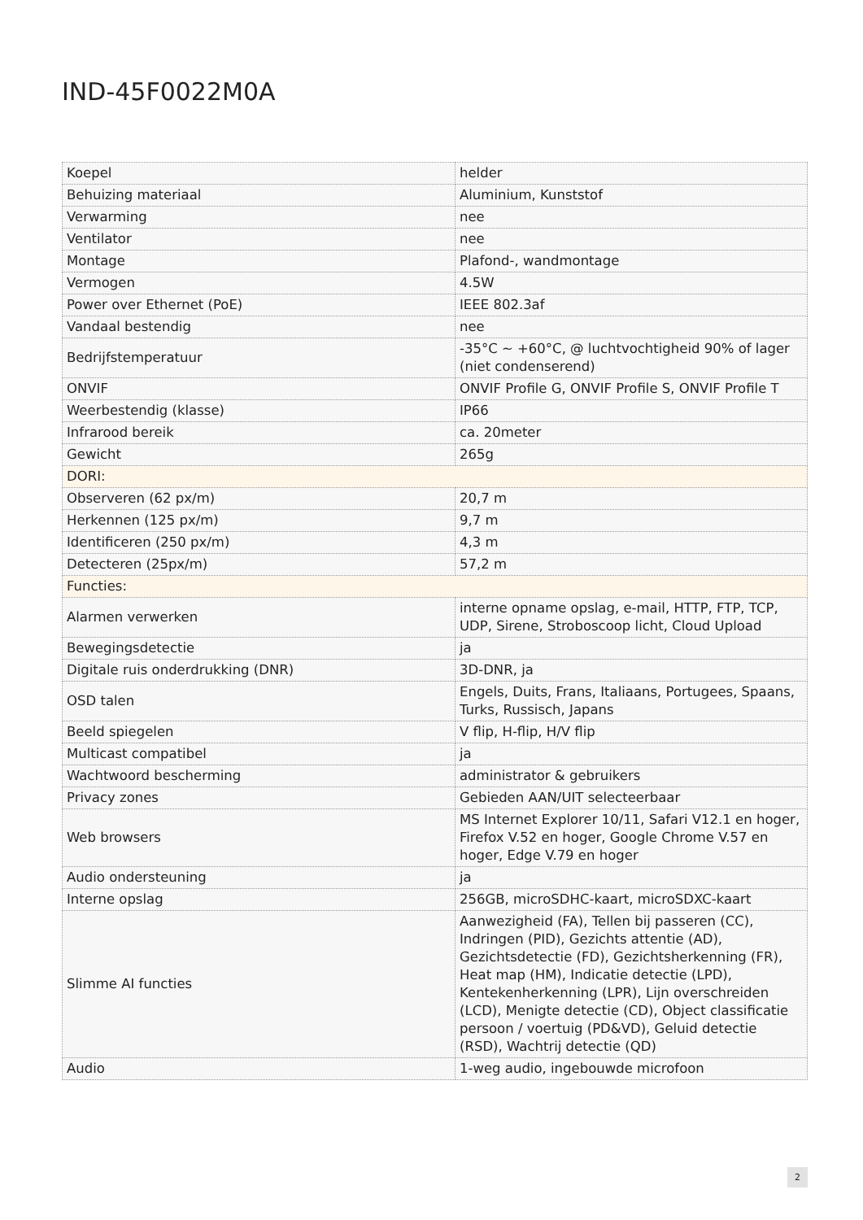IND-45F0022M0A
| Koepel | helder |
| Behuizing materiaal | Aluminium, Kunststof |
| Verwarming | nee |
| Ventilator | nee |
| Montage | Plafond-, wandmontage |
| Vermogen | 4.5W |
| Power over Ethernet (PoE) | IEEE 802.3af |
| Vandaal bestendig | nee |
| Bedrijfstemperatuur | -35°C ~ +60°C, @ luchtvochtigheid 90% of lager (niet condenserend) |
| ONVIF | ONVIF Profile G, ONVIF Profile S, ONVIF Profile T |
| Weerbestendig (klasse) | IP66 |
| Infrarood bereik | ca. 20meter |
| Gewicht | 265g |
| DORI: | |
| Observeren (62 px/m) | 20,7 m |
| Herkennen (125 px/m) | 9,7 m |
| Identificeren (250 px/m) | 4,3 m |
| Detecteren (25px/m) | 57,2 m |
| Functies: | |
| Alarmen verwerken | interne opname opslag, e-mail, HTTP, FTP, TCP, UDP, Sirene, Stroboscoop licht, Cloud Upload |
| Bewegingsdetectie | ja |
| Digitale ruis onderdrukking (DNR) | 3D-DNR, ja |
| OSD talen | Engels, Duits, Frans, Italiaans, Portugees, Spaans, Turks, Russisch, Japans |
| Beeld spiegelen | V flip, H-flip, H/V flip |
| Multicast compatibel | ja |
| Wachtwoord bescherming | administrator & gebruikers |
| Privacy zones | Gebieden AAN/UIT selecteerbaar |
| Web browsers | MS Internet Explorer 10/11, Safari V12.1 en hoger, Firefox V.52 en hoger, Google Chrome V.57 en hoger, Edge V.79 en hoger |
| Audio ondersteuning | ja |
| Interne opslag | 256GB, microSDHC-kaart, microSDXC-kaart |
| Slimme AI functies | Aanwezigheid (FA), Tellen bij passeren (CC), Indringen (PID), Gezichts attentie (AD), Gezichtsdetectie (FD), Gezichtsherkenning (FR), Heat map (HM), Indicatie detectie (LPD), Kentekenherkenning (LPR), Lijn overschreiden (LCD), Menigte detectie (CD), Object classificatie persoon / voertuig (PD&VD), Geluid detectie (RSD), Wachtrij detectie (QD) |
| Audio | 1-weg audio, ingebouwde microfoon |
2